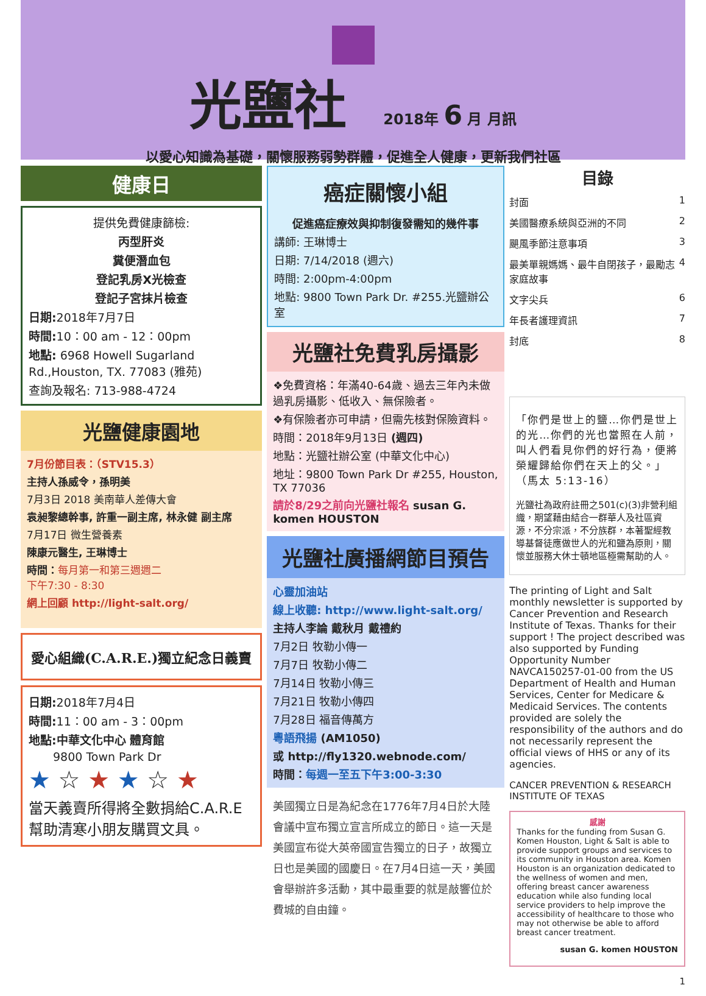光鹽社
2018年 6 月 月訊
以愛心知識為基礎，關懷服務弱勢群體，促進全人健康，更新我們社區
健康日
提供免費健康篩檢:
丙型肝炎
糞便潛血包
登記乳房X光檢查
登記子宮抹片檢查
日期: 2018年7月7日
時間: 10：00 am - 12：00pm
地點: 6968 Howell Sugarland Rd.,Houston, TX. 77083 (雅苑)
查詢及報名: 713-988-4724
光鹽健康園地
7月份節目表：（STV15.3）
主持人孫威令，孫明美
7月3日 2018 美南華人差傳大會
袁昶黎總幹事, 許重一副主席, 林永健 副主席
7月17日 微生營養素
陳康元醫生, 王琳博士
時間：每月第一和第三週週二
下午7:30 - 8:30
網上回顧 http://light-salt.org/
愛心組織(C.A.R.E.)獨立紀念日義賣
日期: 2018年7月4日
時間: 11：00 am - 3：00pm
地點:中華文化中心 體育館
9800 Town Park Dr
★ ☆ ★ ★ ☆ ★
當天義賣所得將全數捐給C.A.R.E 幫助清寒小朋友購買文具。
癌症關懷小組
促進癌症療效與抑制復發需知的幾件事
講師: 王琳博士
日期: 7/14/2018 (週六)
時間: 2:00pm-4:00pm
地點: 9800 Town Park Dr. #255.光鹽辦公室
光鹽社免費乳房攝影
❖免費資格：年滿40-64歲、過去三年內未做過乳房攝影、低收入、無保險者。
❖有保險者亦可申請，但需先核對保險資料。
時間：2018年9月13日 (週四)
地點：光鹽社辦公室 (中華文化中心)
地址：9800 Town Park Dr #255, Houston, TX 77036
請於8/29之前向光鹽社報名 susan G. komen HOUSTON
光鹽社廣播網節目預告
心靈加油站
線上收聽: http://www.light-salt.org/
主持人李論 戴秋月 戴禮約
7月2日 牧勒小傳一
7月7日 牧勒小傳二
7月14日 牧勒小傳三
7月21日 牧勒小傳四
7月28日 福音傳萬方
粵語飛揚 (AM1050)
或 http://fly1320.webnode.com/
時間：每週一至五下午3:00-3:30
美國獨立日是為紀念在1776年7月4日於大陸會議中宣布獨立宣言所成立的節日。這一天是美國宣布從大英帝國宣告獨立的日子，故獨立日也是美國的國慶日。在7月4日這一天，美國會舉辦許多活動，其中最重要的就是敲響位於費城的自由鐘。
目錄
封面 1
美國醫療系統與亞洲的不同 2
颶風季節注意事項 3
最美單親媽媽、最牛自閉孩子，最勵志家庭故事 4
文字尖兵 6
年長者護理資訊 7
封底 8
「你們是世上的鹽…你們是世上的光…你們的光也當照在人前，叫人們看見你們的好行為，便將榮耀歸給你們在天上的父。」（馬太 5:13-16）
光鹽社為政府註冊之501(c)(3)非營利組織，期望藉由結合一群華人及社區資源，不分宗派，不分族群，本著聖經教導基督徒應做世人的光和鹽為原則，關懷並服務大休士頓地區極需幫助的人。
The printing of Light and Salt monthly newsletter is supported by Cancer Prevention and Research Institute of Texas. Thanks for their support ! The project described was also supported by Funding Opportunity Number NAVCA150257-01-00 from the US Department of Health and Human Services, Center for Medicare & Medicaid Services. The contents provided are solely the responsibility of the authors and do not necessarily represent the official views of HHS or any of its agencies.
CANCER PREVENTION & RESEARCH INSTITUTE OF TEXAS
感謝
Thanks for the funding from Susan G. Komen Houston, Light & Salt is able to provide support groups and services to its community in Houston area. Komen Houston is an organization dedicated to the wellness of women and men, offering breast cancer awareness education while also funding local service providers to help improve the accessibility of healthcare to those who may not otherwise be able to afford breast cancer treatment.
susan G. komen HOUSTON
1